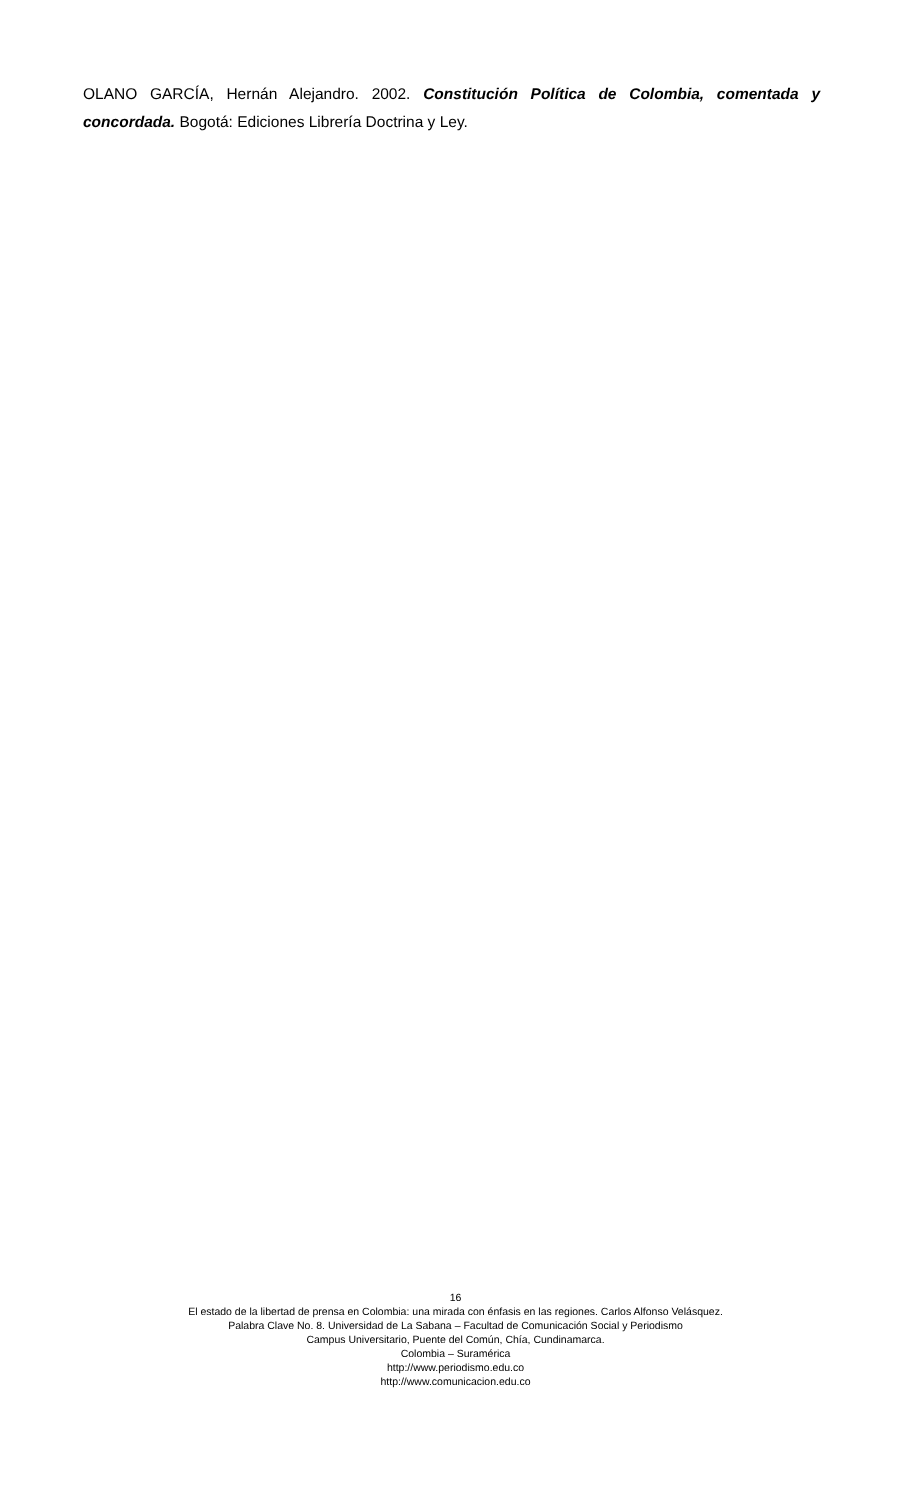OLANO GARCÍA, Hernán Alejandro. 2002. Constitución Política de Colombia, comentada y concordada. Bogotá: Ediciones Librería Doctrina y Ley.
16
El estado de la libertad de prensa en Colombia: una mirada con énfasis en las regiones. Carlos Alfonso Velásquez.
Palabra Clave No. 8. Universidad de La Sabana – Facultad de Comunicación Social y Periodismo
Campus Universitario, Puente del Común, Chía, Cundinamarca.
Colombia – Suramérica
http://www.periodismo.edu.co
http://www.comunicacion.edu.co